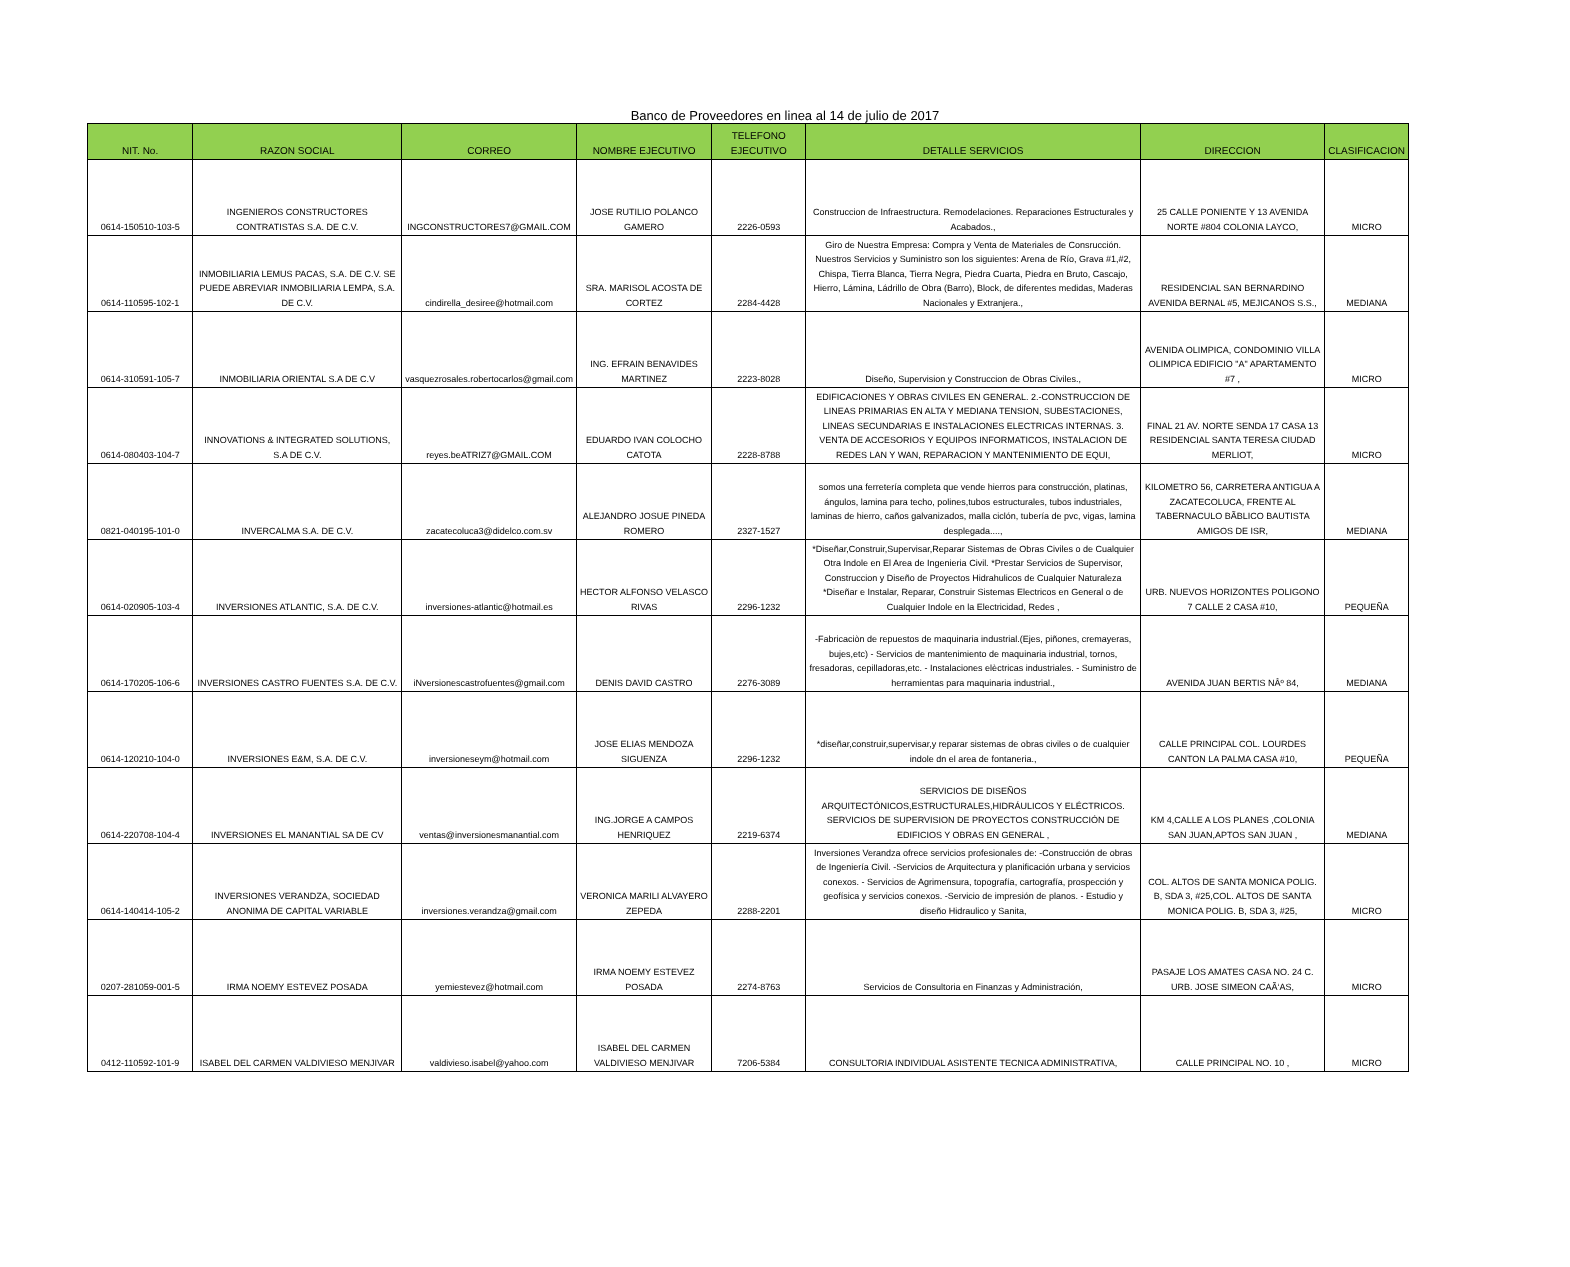Banco de Proveedores en linea al 14 de julio de 2017
| NIT. No. | RAZON SOCIAL | CORREO | NOMBRE EJECUTIVO | TELEFONO EJECUTIVO | DETALLE SERVICIOS | DIRECCION | CLASIFICACION |
| --- | --- | --- | --- | --- | --- | --- | --- |
| 0614-150510-103-5 | INGENIEROS CONSTRUCTORES CONTRATISTAS S.A. DE C.V. | INGCONSTRUCTORES7@GMAIL.COM | JOSE RUTILIO POLANCO GAMERO | 2226-0593 | Construccion de Infraestructura. Remodelaciones. Reparaciones Estructurales y Acabados., | 25 CALLE PONIENTE Y 13 AVENIDA NORTE #804 COLONIA LAYCO, | MICRO |
| 0614-110595-102-1 | INMOBILIARIA LEMUS PACAS, S.A. DE C.V. SE PUEDE ABREVIAR INMOBILIARIA LEMPA, S.A. DE C.V. | cindirella_desiree@hotmail.com | SRA. MARISOL ACOSTA DE CORTEZ | 2284-4428 | Giro de Nuestra Empresa: Compra y Venta de Materiales de Consrucción. Nuestros Servicios y Suministro son los siguientes: Arena de Río, Grava #1,#2, Chispa, Tierra Blanca, Tierra Negra, Piedra Cuarta, Piedra en Bruto, Cascajo, Hierro, Lámina, Ládrillo de Obra (Barro), Block, de diferentes medidas, Maderas Nacionales y Extranjera., | RESIDENCIAL SAN BERNARDINO AVENIDA BERNAL #5, MEJICANOS S.S., | MEDIANA |
| 0614-310591-105-7 | INMOBILIARIA ORIENTAL S.A DE C.V | vasquezrosales.robertocarlos@gmail.com | ING. EFRAIN BENAVIDES MARTINEZ | 2223-8028 | Diseño, Supervision y Construccion de Obras Civiles., | AVENIDA OLIMPICA, CONDOMINIO VILLA OLIMPICA EDIFICIO "A" APARTAMENTO #7 , | MICRO |
| 0614-080403-104-7 | INNOVATIONS & INTEGRATED SOLUTIONS, S.A DE C.V. | reyes.beATRIZ7@GMAIL.COM | EDUARDO IVAN COLOCHO CATOTA | 2228-8788 | EDIFICACIONES Y OBRAS CIVILES EN GENERAL. 2.-CONSTRUCCION DE LINEAS PRIMARIAS EN ALTA Y MEDIANA TENSION, SUBESTACIONES, LINEAS SECUNDARIAS E INSTALACIONES ELECTRICAS INTERNAS. 3. VENTA DE ACCESORIOS Y EQUIPOS INFORMATICOS, INSTALACION DE REDES LAN Y WAN, REPARACION Y MANTENIMIENTO DE EQUI, | FINAL 21 AV. NORTE SENDA 17 CASA 13 RESIDENCIAL SANTA TERESA CIUDAD MERLIOT, | MICRO |
| 0821-040195-101-0 | INVERCALMA S.A. DE C.V. | zacatecoluca3@didelco.com.sv | ALEJANDRO JOSUE PINEDA ROMERO | 2327-1527 | somos una ferretería completa que vende hierros para construcción, platinas, ángulos, lamina para techo, polines,tubos estructurales, tubos industriales, laminas de hierro, caños galvanizados, malla ciclón, tubería de pvc, vigas, lamina desplegada...., | KILOMETRO 56, CARRETERA ANTIGUA A ZACATECOLUCA, FRENTE AL TABERNACULO BÃBLICO BAUTISTA AMIGOS DE ISR, | MEDIANA |
| 0614-020905-103-4 | INVERSIONES ATLANTIC, S.A. DE C.V. | inversiones-atlantic@hotmail.es | HECTOR ALFONSO VELASCO RIVAS | 2296-1232 | *Diseñar,Construir,Supervisar,Reparar Sistemas de Obras Civiles o de Cualquier Otra Indole en El Area de Ingenieria Civil. *Prestar Servicios de Supervisor, Construccion y Diseño de Proyectos Hidrahulicos de Cualquier Naturaleza *Diseñar e Instalar, Reparar, Construir Sistemas Electricos en General o de Cualquier Indole en la Electricidad, Redes , | URB. NUEVOS HORIZONTES POLIGONO 7 CALLE 2 CASA #10, | PEQUEÑA |
| 0614-170205-106-6 | INVERSIONES CASTRO FUENTES S.A. DE C.V. | iNversionescastrofuentes@gmail.com | DENIS DAVID CASTRO | 2276-3089 | -Fabricaciòn de repuestos de maquinaria industrial.(Ejes, piñones, cremayeras, bujes,etc) - Servicios de mantenimiento de maquinaria industrial, tornos, fresadoras, cepilladoras,etc. - Instalaciones elèctricas industriales. - Suministro de herramientas para maquinaria industrial., | AVENIDA JUAN BERTIS NÂº 84, | MEDIANA |
| 0614-120210-104-0 | INVERSIONES E&M, S.A. DE C.V. | inversioneseym@hotmail.com | JOSE ELIAS MENDOZA SIGUENZA | 2296-1232 | *diseñar,construir,supervisar,y reparar sistemas de obras civiles o de cualquier indole dn el area de fontaneria., | CALLE PRINCIPAL COL. LOURDES CANTON LA PALMA CASA #10, | PEQUEÑA |
| 0614-220708-104-4 | INVERSIONES EL MANANTIAL SA DE CV | ventas@inversionesmanantial.com | ING.JORGE A CAMPOS HENRIQUEZ | 2219-6374 | SERVICIOS DE DISEÑOS ARQUITECTÓNICOS,ESTRUCTURALES,HIDRÁULICOS Y ELÉCTRICOS. SERVICIOS DE SUPERVISION DE PROYECTOS CONSTRUCCIÓN DE EDIFICIOS Y OBRAS EN GENERAL , | KM 4,CALLE A LOS PLANES ,COLONIA SAN JUAN,APTOS SAN JUAN , | MEDIANA |
| 0614-140414-105-2 | INVERSIONES VERANDZA, SOCIEDAD ANONIMA DE CAPITAL VARIABLE | inversiones.verandza@gmail.com | VERONICA MARILI ALVAYERO ZEPEDA | 2288-2201 | Inversiones Verandza ofrece servicios profesionales de: -Construcción de obras de Ingeniería Civil. -Servicios de Arquitectura y planificación urbana y servicios conexos. - Servicios de Agrimensura, topografía, cartografía, prospección y geofísica y servicios conexos. -Servicio de impresión de planos. - Estudio y diseño Hidraulico y Sanita, | COL. ALTOS DE SANTA MONICA POLIG. B, SDA 3, #25,COL. ALTOS DE SANTA MONICA POLIG. B, SDA 3, #25, | MICRO |
| 0207-281059-001-5 | IRMA NOEMY ESTEVEZ POSADA | yemiestevez@hotmail.com | IRMA NOEMY ESTEVEZ POSADA | 2274-8763 | Servicios de Consultoria en Finanzas y Administración, | PASAJE LOS AMATES CASA NO. 24 C. URB. JOSE SIMEON CAÃ‘AS, | MICRO |
| 0412-110592-101-9 | ISABEL DEL CARMEN VALDIVIESO MENJIVAR | valdivieso.isabel@yahoo.com | ISABEL DEL CARMEN VALDIVIESO MENJIVAR | 7206-5384 | CONSULTORIA INDIVIDUAL ASISTENTE TECNICA ADMINISTRATIVA, | CALLE PRINCIPAL NO. 10 , | MICRO |